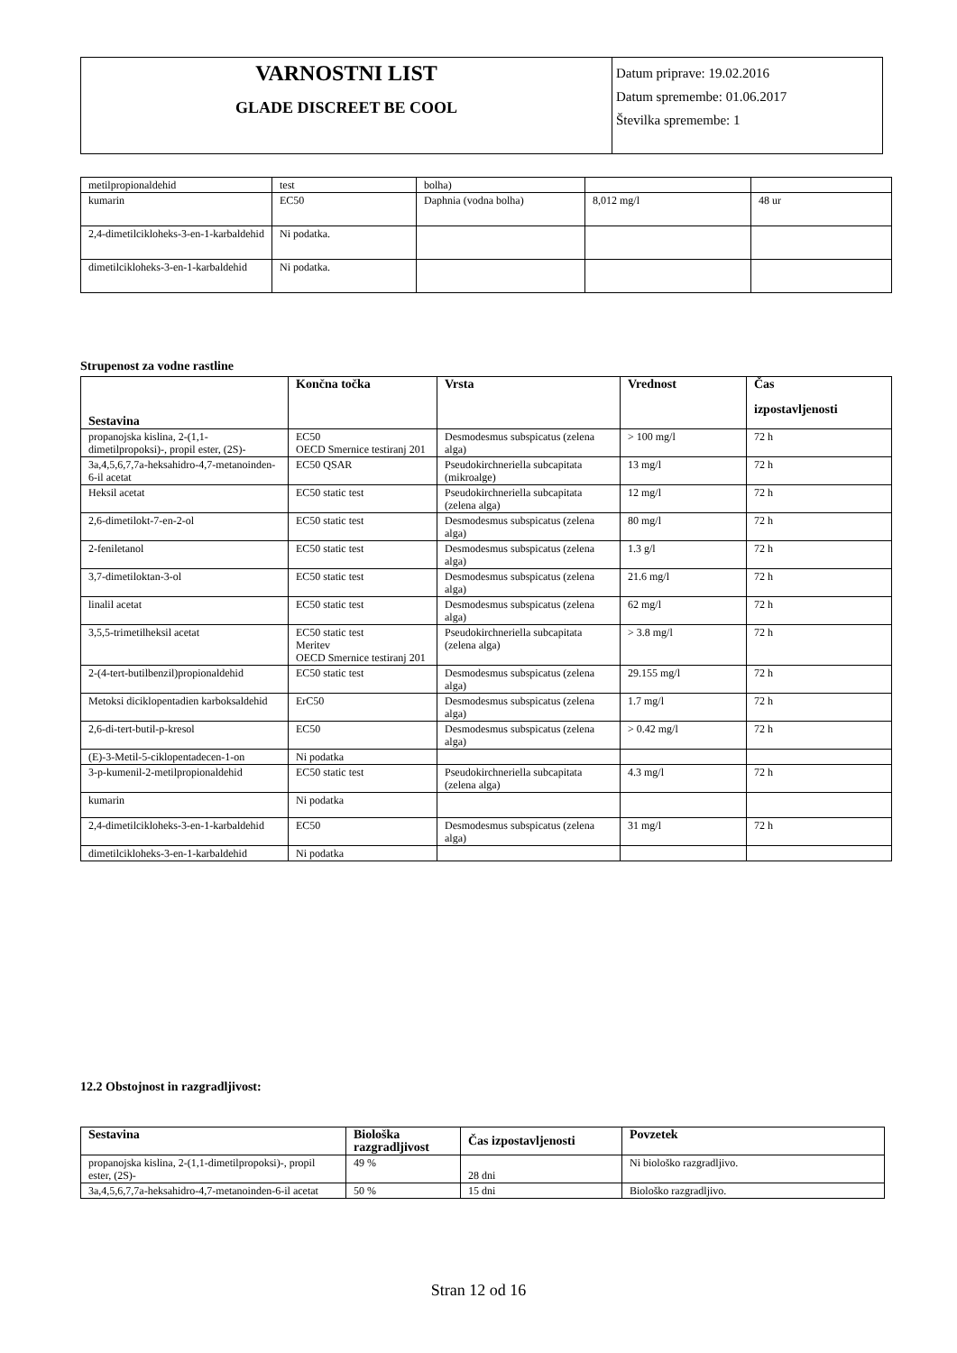| VARNOSTNI LIST GLADE DISCREET BE COOL | Datum priprave: 19.02.2016 Datum spremembe: 01.06.2017 Številka spremembe: 1 |
| metilpropionaldehid | test | bolha) | | |
| kumarin | EC50 | Daphnia (vodna bolha) | 8,012 mg/l | 48 ur |
| 2,4-dimetilcikloheks-3-en-1-karbaldehid | Ni podatka. | | | |
| dimetilcikloheks-3-en-1-karbaldehid | Ni podatka. | | | |
Strupenost za vodne rastline
| Sestavina | Končna točka | Vrsta | Vrednost | Čas izpostavljenosti |
| --- | --- | --- | --- | --- |
| propanojska kislina, 2-(1,1-dimetilpropoksi)-, propil ester, (2S)- | EC50 OECD Smernice testiranj 201 | Desmodesmus subspicatus (zelena alga) | > 100 mg/l | 72 h |
| 3a,4,5,6,7,7a-heksahidro-4,7-metanoinden-6-il acetat | EC50 QSAR | Pseudokirchneriella subcapitata (mikroalge) | 13 mg/l | 72 h |
| Heksil acetat | EC50 static test | Pseudokirchneriella subcapitata (zelena alga) | 12 mg/l | 72 h |
| 2,6-dimetilokt-7-en-2-ol | EC50 static test | Desmodesmus subspicatus (zelena alga) | 80 mg/l | 72 h |
| 2-feniletanol | EC50 static test | Desmodesmus subspicatus (zelena alga) | 1.3 g/l | 72 h |
| 3,7-dimetiloktan-3-ol | EC50 static test | Desmodesmus subspicatus (zelena alga) | 21.6 mg/l | 72 h |
| linalil acetat | EC50 static test | Desmodesmus subspicatus (zelena alga) | 62 mg/l | 72 h |
| 3,5,5-trimetilheksil acetat | EC50 static test Meritev OECD Smernice testiranj 201 | Pseudokirchneriella subcapitata (zelena alga) | > 3.8 mg/l | 72 h |
| 2-(4-tert-butilbenzil)propionaldehid | EC50 static test | Desmodesmus subspicatus (zelena alga) | 29.155 mg/l | 72 h |
| Metoksi diciklopentadien karboksaldehid | ErC50 | Desmodesmus subspicatus (zelena alga) | 1.7 mg/l | 72 h |
| 2,6-di-tert-butil-p-kresol | EC50 | Desmodesmus subspicatus (zelena alga) | > 0.42 mg/l | 72 h |
| (E)-3-Metil-5-ciklopentadecen-1-on | Ni podatka | | | |
| 3-p-kumenil-2-metilpropionaldehid | EC50 static test | Pseudokirchneriella subcapitata (zelena alga) | 4.3 mg/l | 72 h |
| kumarin | Ni podatka | | | |
| 2,4-dimetilcikloheks-3-en-1-karbaldehid | EC50 | Desmodesmus subspicatus (zelena alga) | 31 mg/l | 72 h |
| dimetilcikloheks-3-en-1-karbaldehid | Ni podatka | | | |
12.2 Obstojnost in razgradljivost:
| Sestavina | Biološka razgradljivost | Čas izpostavljenosti | Povzetek |
| --- | --- | --- | --- |
| propanojska kislina, 2-(1,1-dimetilpropoksi)-, propil ester, (2S)- | 49 % | 28 dni | Ni biološko razgradljivo. |
| 3a,4,5,6,7,7a-heksahidro-4,7-metanoinden-6-il acetat | 50 % | 15 dni | Biološko razgradljivo. |
Stran 12 od 16